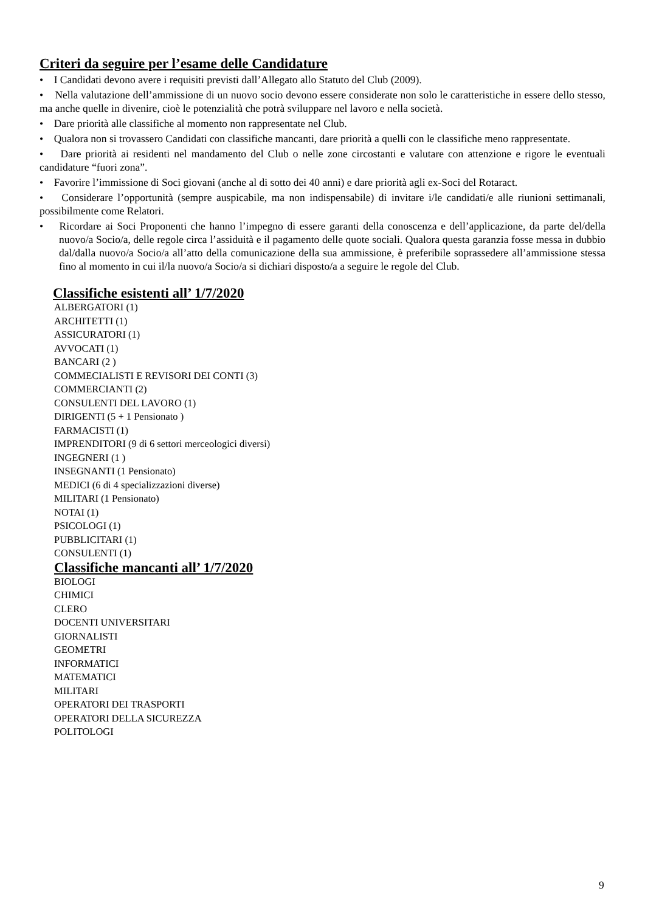Criteri da seguire per l’esame delle Candidature
• I Candidati devono avere i requisiti previsti dall’Allegato allo Statuto del Club (2009).
• Nella valutazione dell’ammissione di un nuovo socio devono essere considerate non solo le caratteristiche in essere dello stesso, ma anche quelle in divenire, cioè le potenzialità che potrà sviluppare nel lavoro e nella società.
• Dare priorità alle classifiche al momento non rappresentate nel Club.
• Qualora non si trovassero Candidati con classifiche mancanti, dare priorità a quelli con le classifiche meno rappresentate.
• Dare priorità ai residenti nel mandamento del Club o nelle zone circostanti e valutare con attenzione e rigore le eventuali candidature “fuori zona”.
• Favorire l’immissione di Soci giovani (anche al di sotto dei 40 anni) e dare priorità agli ex-Soci del Rotaract.
• Considerare l’opportunità (sempre auspicabile, ma non indispensabile) di invitare i/le candidati/e alle riunioni settimanali, possibilmente come Relatori.
• Ricordare ai Soci Proponenti che hanno l’impegno di essere garanti della conoscenza e dell’applicazione, da parte del/della nuovo/a Socio/a, delle regole circa l’assiduità e il pagamento delle quote sociali. Qualora questa garanzia fosse messa in dubbio dal/dalla nuovo/a Socio/a all’atto della comunicazione della sua ammissione, è preferibile soprassedere all’ammissione stessa fino al momento in cui il/la nuovo/a Socio/a si dichiari disposto/a a seguire le regole del Club.
Classifiche esistenti all’ 1/7/2020
ALBERGATORI (1)
ARCHITETTI (1)
ASSICURATORI (1)
AVVOCATI (1)
BANCARI (2 )
COMMECIALISTI E REVISORI DEI CONTI (3)
COMMERCIANTI (2)
CONSULENTI DEL LAVORO (1)
DIRIGENTI (5 + 1 Pensionato )
FARMACISTI (1)
IMPRENDITORI (9 di 6 settori merceologici diversi)
INGEGNERI (1 )
INSEGNANTI (1 Pensionato)
MEDICI (6 di 4 specializzazioni diverse)
MILITARI (1 Pensionato)
NOTAI (1)
PSICOLOGI (1)
PUBBLICITARI (1)
CONSULENTI (1)
Classifiche mancanti all’ 1/7/2020
BIOLOGI
CHIMICI
CLERO
DOCENTI UNIVERSITARI
GIORNALISTI
GEOMETRI
INFORMATICI
MATEMATICI
MILITARI
OPERATORI DEI TRASPORTI
OPERATORI DELLA SICUREZZA
POLITOLOGI
9